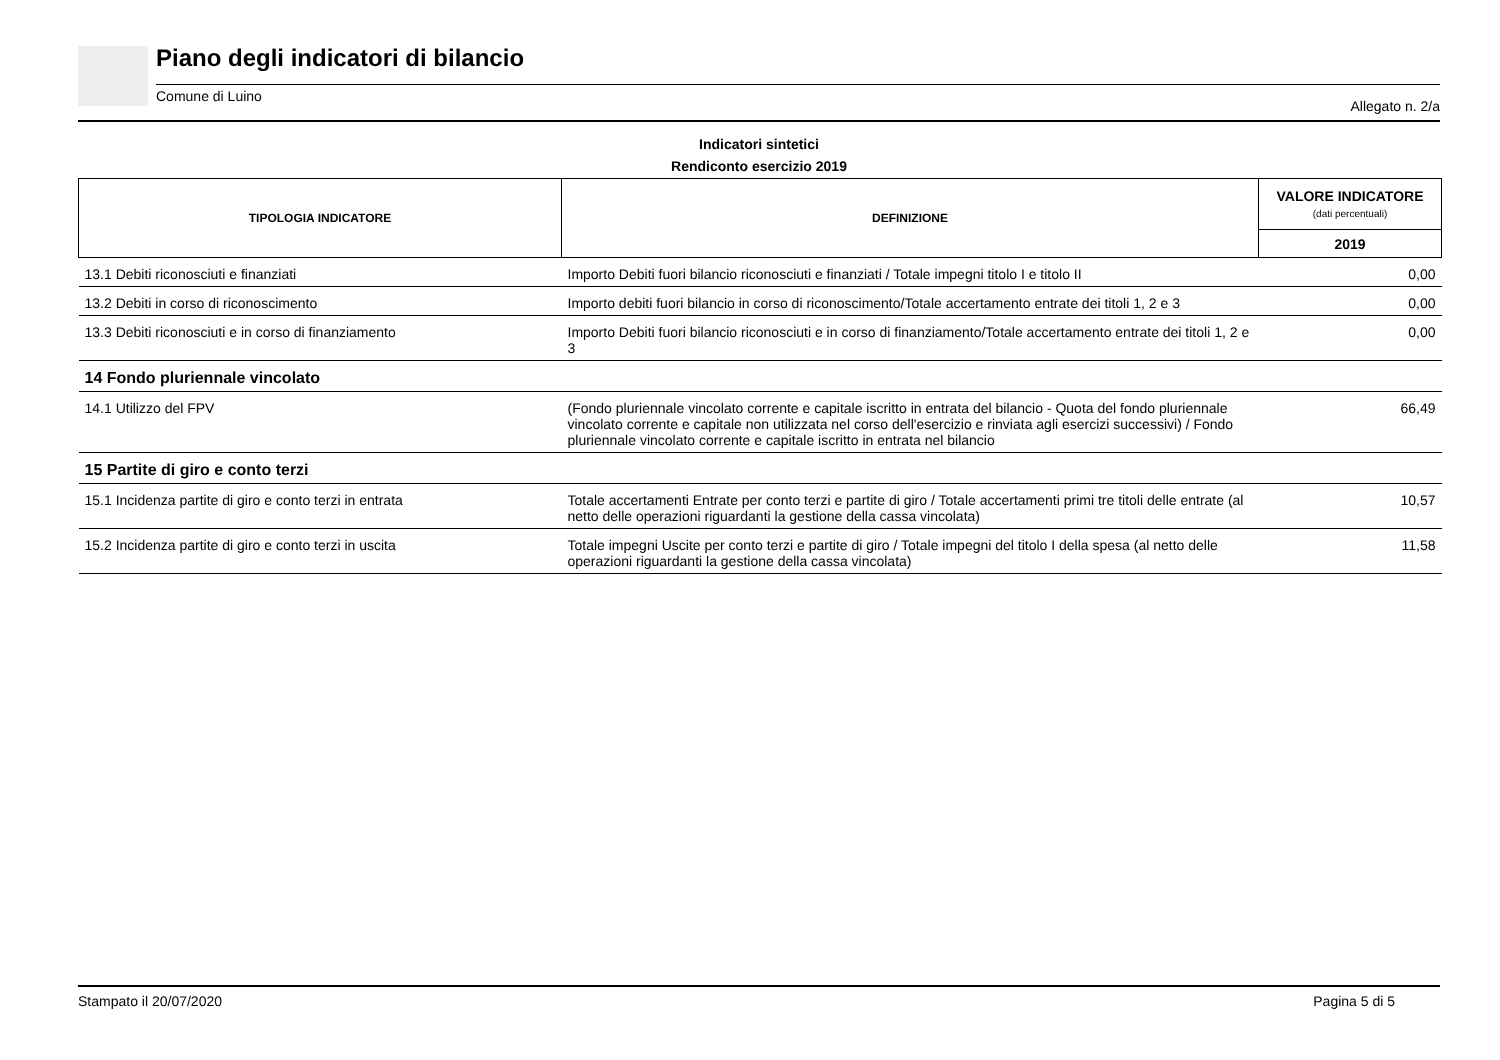Piano degli indicatori di bilancio
Comune di Luino Allegato n. 2/a
Indicatori sintetici
Rendiconto esercizio 2019
| TIPOLOGIA INDICATORE | DEFINIZIONE | VALORE INDICATORE (dati percentuali) |
| --- | --- | --- |
| | | 2019 |
| 13.1 Debiti riconosciuti e finanziati | Importo Debiti fuori bilancio riconosciuti e finanziati / Totale impegni titolo I e titolo II | 0,00 |
| 13.2 Debiti in corso di riconoscimento | Importo debiti fuori bilancio in corso di riconoscimento/Totale accertamento entrate dei titoli 1, 2 e 3 | 0,00 |
| 13.3 Debiti riconosciuti e in corso di finanziamento | Importo Debiti fuori bilancio riconosciuti e in corso di finanziamento/Totale accertamento entrate dei titoli 1, 2 e 3 | 0,00 |
| 14 Fondo pluriennale vincolato | | |
| 14.1 Utilizzo del FPV | (Fondo pluriennale vincolato corrente e capitale iscritto in entrata del bilancio - Quota del fondo pluriennale vincolato corrente e capitale non utilizzata nel corso dell'esercizio e rinviata agli esercizi successivi) / Fondo pluriennale vincolato corrente e capitale iscritto in entrata nel bilancio | 66,49 |
| 15 Partite di giro e conto terzi | | |
| 15.1 Incidenza partite di giro e conto terzi in entrata | Totale accertamenti Entrate per conto terzi e partite di giro / Totale accertamenti primi tre titoli delle entrate (al netto delle operazioni riguardanti la gestione della cassa vincolata) | 10,57 |
| 15.2 Incidenza partite di giro e conto terzi in uscita | Totale impegni Uscite per conto terzi e partite di giro / Totale impegni del titolo I della spesa (al netto delle operazioni riguardanti la gestione della cassa vincolata) | 11,58 |
Stampato il 20/07/2020 Pagina 5 di 5